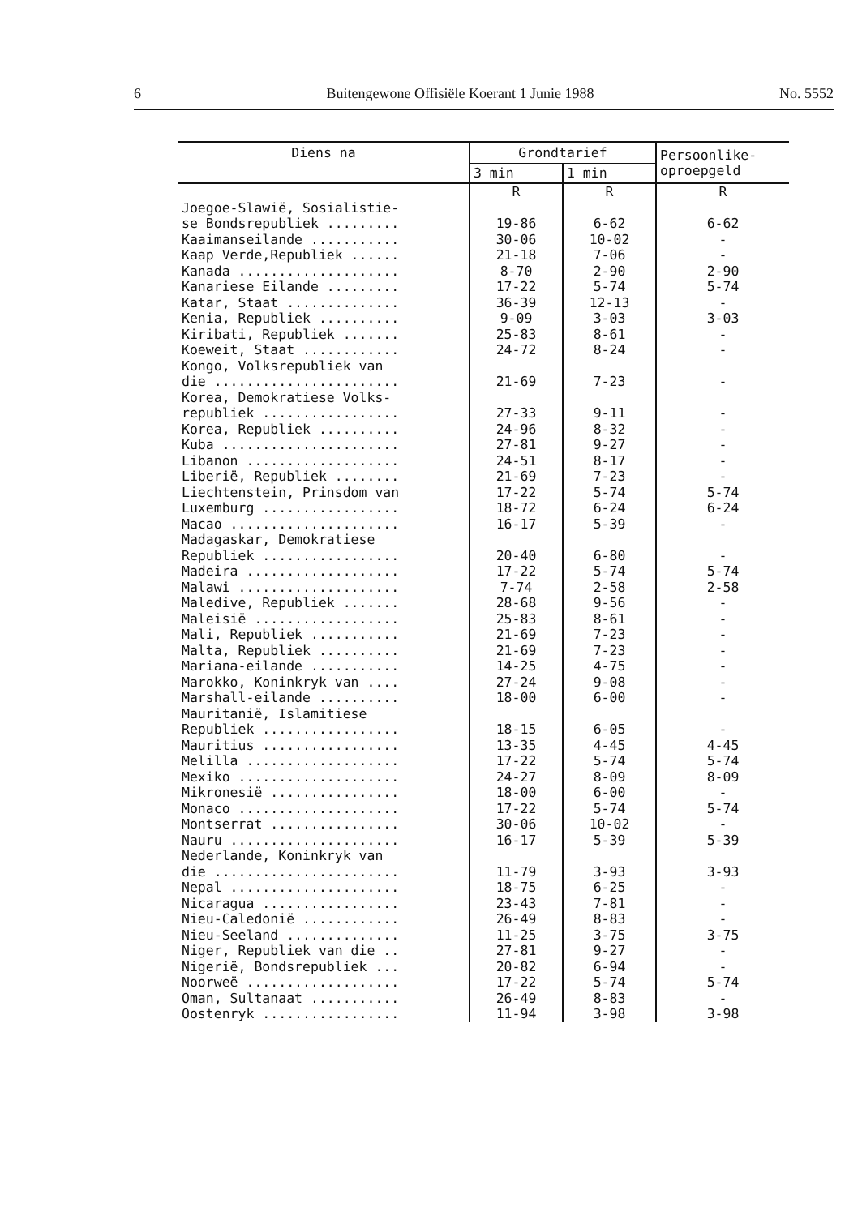6 Buitengewone Offisiële Koerant 1 Junie 1988 No. 5552
| Diens na | Grondtarief | | Persoonlike- oproepgeld |
| --- | --- | --- | --- |
| | 3 min | 1 min | |
| | R | R | R |
| Joegoe-Slawië, Sosialistie- se Bondsrepubliek ......... | 19-86 | 6-62 | 6-62 |
| Kaaimanseilande ........... | 30-06 | 10-02 | - |
| Kaap Verde,Republiek ...... | 21-18 | 7-06 | - |
| Kanada .................... | 8-70 | 2-90 | 2-90 |
| Kanariese Eilande ......... | 17-22 | 5-74 | 5-74 |
| Katar, Staat .............. | 36-39 | 12-13 | - |
| Kenia, Republiek .......... | 9-09 | 3-03 | 3-03 |
| Kiribati, Republiek ....... | 25-83 | 8-61 | - |
| Koeweit, Staat ............ | 24-72 | 8-24 | - |
| Kongo, Volksrepubliek van die ....................... | 21-69 | 7-23 | - |
| Korea, Demokratiese Volks- republiek ................. | 27-33 | 9-11 | - |
| Korea, Republiek .......... | 24-96 | 8-32 | - |
| Kuba ...................... | 27-81 | 9-27 | - |
| Libanon ................... | 24-51 | 8-17 | - |
| Liberië, Republiek ........ | 21-69 | 7-23 | - |
| Liechtenstein, Prinsdom van | 17-22 | 5-74 | 5-74 |
| Luxemburg ................. | 18-72 | 6-24 | 6-24 |
| Macao ..................... | 16-17 | 5-39 | - |
| Madagaskar, Demokratiese Republiek ................. | 20-40 | 6-80 | - |
| Madeira ................... | 17-22 | 5-74 | 5-74 |
| Malawi .................... | 7-74 | 2-58 | 2-58 |
| Maledive, Republiek ....... | 28-68 | 9-56 | - |
| Maleisië .................. | 25-83 | 8-61 | - |
| Mali, Republiek ........... | 21-69 | 7-23 | - |
| Malta, Republiek .......... | 21-69 | 7-23 | - |
| Mariana-eilande ........... | 14-25 | 4-75 | - |
| Marokko, Koninkryk van .... | 27-24 | 9-08 | - |
| Marshall-eilande .......... | 18-00 | 6-00 | - |
| Mauritanië, Islamitiese Republiek ................. | 18-15 | 6-05 | - |
| Mauritius ................. | 13-35 | 4-45 | 4-45 |
| Melilla ................... | 17-22 | 5-74 | 5-74 |
| Mexiko .................... | 24-27 | 8-09 | 8-09 |
| Mikronesië ................ | 18-00 | 6-00 | - |
| Monaco .................... | 17-22 | 5-74 | 5-74 |
| Montserrat ................ | 30-06 | 10-02 | - |
| Nauru ..................... | 16-17 | 5-39 | 5-39 |
| Nederlande, Koninkryk van die ....................... | 11-79 | 3-93 | 3-93 |
| Nepal ..................... | 18-75 | 6-25 | - |
| Nicaragua ................. | 23-43 | 7-81 | - |
| Nieu-Caledonië ............ | 26-49 | 8-83 | - |
| Nieu-Seeland .............. | 11-25 | 3-75 | 3-75 |
| Niger, Republiek van die .. | 27-81 | 9-27 | - |
| Nigerië, Bondsrepubliek ... | 20-82 | 6-94 | - |
| Noorweë ................... | 17-22 | 5-74 | 5-74 |
| Oman, Sultanaat ........... | 26-49 | 8-83 | - |
| Oostenryk ................. | 11-94 | 3-98 | 3-98 |